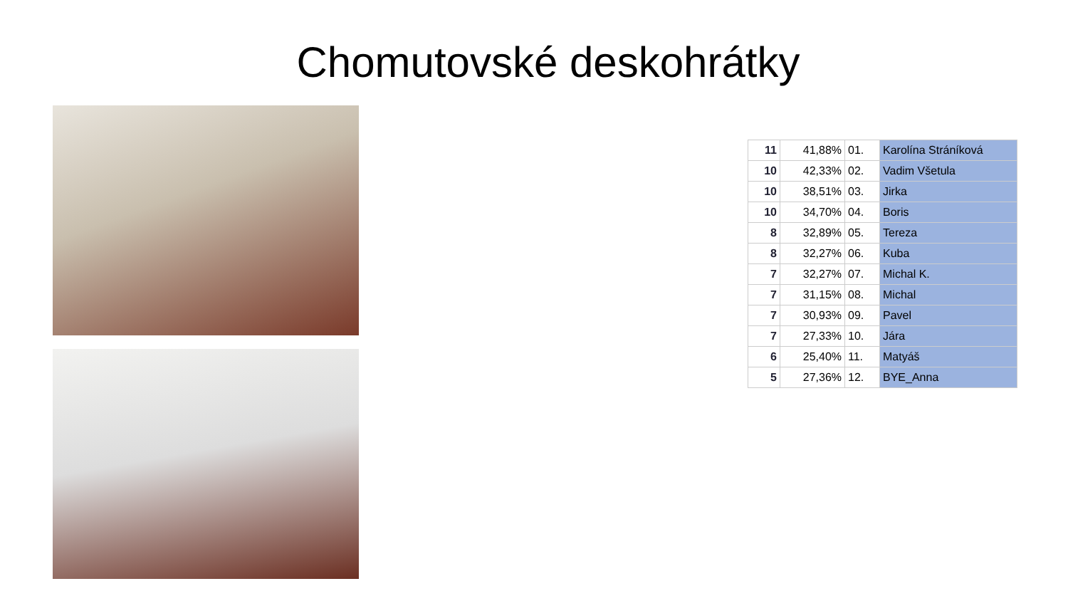Chomutovské deskohrátky
| 11 | 41,88% | 01. | Karolína Stráníková |
| 10 | 42,33% | 02. | Vadim Všetula |
| 10 | 38,51% | 03. | Jirka |
| 10 | 34,70% | 04. | Boris |
| 8 | 32,89% | 05. | Tereza |
| 8 | 32,27% | 06. | Kuba |
| 7 | 32,27% | 07. | Michal K. |
| 7 | 31,15% | 08. | Michal |
| 7 | 30,93% | 09. | Pavel |
| 7 | 27,33% | 10. | Jára |
| 6 | 25,40% | 11. | Matyáš |
| 5 | 27,36% | 12. | BYE_Anna |